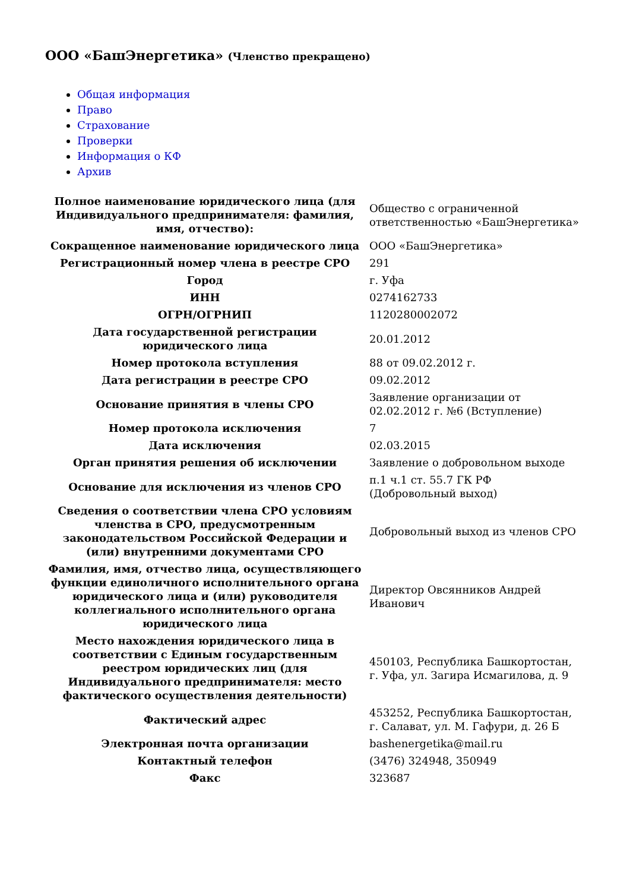ООО «БашЭнергетика» (Членство прекращено)
Общая информация
Право
Страхование
Проверки
Информация о КФ
Архив
| Полное наименование юридического лица (для Индивидуального предпринимателя: фамилия, имя, отчество): | Общество с ограниченной ответственностью «БашЭнергетика» |
| Сокращенное наименование юридического лица | ООО «БашЭнергетика» |
| Регистрационный номер члена в реестре СРО | 291 |
| Город | г. Уфа |
| ИНН | 0274162733 |
| ОГРН/ОГРНИП | 1120280002072 |
| Дата государственной регистрации юридического лица | 20.01.2012 |
| Номер протокола вступления | 88 от 09.02.2012 г. |
| Дата регистрации в реестре СРО | 09.02.2012 |
| Основание принятия в члены СРО | Заявление организации от 02.02.2012 г. №6 (Вступление) |
| Номер протокола исключения | 7 |
| Дата исключения | 02.03.2015 |
| Орган принятия решения об исключении | Заявление о добровольном выходе |
| Основание для исключения из членов СРО | п.1 ч.1 ст. 55.7 ГК РФ (Добровольный выход) |
| Сведения о соответствии члена СРО условиям членства в СРО, предусмотренным законодательством Российской Федерации и (или) внутренними документами СРО | Добровольный выход из членов СРО |
| Фамилия, имя, отчество лица, осуществляющего функции единоличного исполнительного органа юридического лица и (или) руководителя коллегиального исполнительного органа юридического лица | Директор Овсянников Андрей Иванович |
| Место нахождения юридического лица в соответствии с Единым государственным реестром юридических лиц (для Индивидуального предпринимателя: место фактического осуществления деятельности) | 450103, Республика Башкортостан, г. Уфа, ул. Загира Исмагилова, д. 9 |
| Фактический адрес | 453252, Республика Башкортостан, г. Салават, ул. М. Гафури, д. 26 Б |
| Электронная почта организации | bashenergetika@mail.ru |
| Контактный телефон | (3476) 324948, 350949 |
| Факс | 323687 |